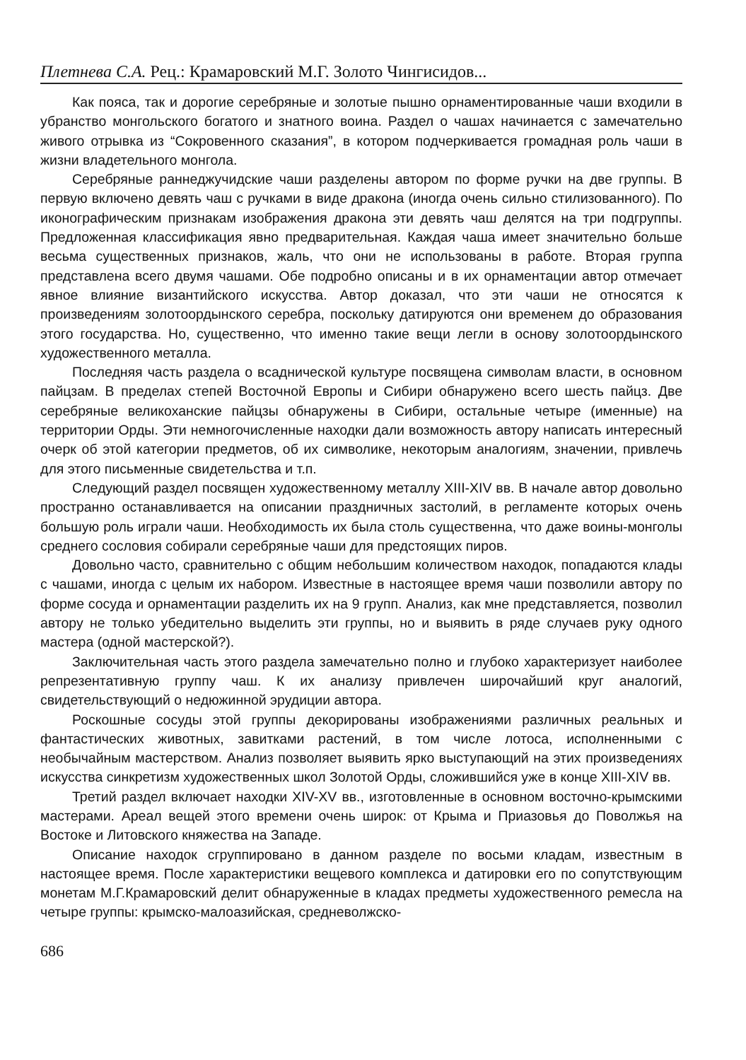Плетнева С.А. Рец.: Крамаровский М.Г. Золото Чингисидов...
Как пояса, так и дорогие серебряные и золотые пышно орнаментированные чаши входили в убранство монгольского богатого и знатного воина. Раздел о чашах начинается с замечательно живого отрывка из “Сокровенного сказания”, в котором подчеркивается громадная роль чаши в жизни владетельного монгола.
Серебряные раннеджучидские чаши разделены автором по форме ручки на две группы. В первую включено девять чаш с ручками в виде дракона (иногда очень сильно стилизованного). По иконографическим признакам изображения дракона эти девять чаш делятся на три подгруппы. Предложенная классификация явно предварительная. Каждая чаша имеет значительно больше весьма существенных признаков, жаль, что они не использованы в работе. Вторая группа представлена всего двумя чашами. Обе подробно описаны и в их орнаментации автор отмечает явное влияние византийского искусства. Автор доказал, что эти чаши не относятся к произведениям золотоордынского серебра, поскольку датируются они временем до образования этого государства. Но, существенно, что именно такие вещи легли в основу золотоордынского художественного металла.
Последняя часть раздела о всаднической культуре посвящена символам власти, в основном пайцзам. В пределах степей Восточной Европы и Сибири обнаружено всего шесть пайцз. Две серебряные великоханские пайцзы обнаружены в Сибири, остальные четыре (именные) на территории Орды. Эти немногочисленные находки дали возможность автору написать интересный очерк об этой категории предметов, об их символике, некоторым аналогиям, значении, привлечь для этого письменные свидетельства и т.п.
Следующий раздел посвящен художественному металлу XIII-XIV вв. В начале автор довольно пространно останавливается на описании праздничных застолий, в регламенте которых очень большую роль играли чаши. Необходимость их была столь существенна, что даже воины-монголы среднего сословия собирали серебряные чаши для предстоящих пиров.
Довольно часто, сравнительно с общим небольшим количеством находок, попадаются клады с чашами, иногда с целым их набором. Известные в настоящее время чаши позволили автору по форме сосуда и орнаментации разделить их на 9 групп. Анализ, как мне представляется, позволил автору не только убедительно выделить эти группы, но и выявить в ряде случаев руку одного мастера (одной мастерской?).
Заключительная часть этого раздела замечательно полно и глубоко характеризует наиболее репрезентативную группу чаш. К их анализу привлечен широчайший круг аналогий, свидетельствующий о недюжинной эрудиции автора.
Роскошные сосуды этой группы декорированы изображениями различных реальных и фантастических животных, завитками растений, в том числе лотоса, исполненными с необычайным мастерством. Анализ позволяет выявить ярко выступающий на этих произведениях искусства синкретизм художественных школ Золотой Орды, сложившийся уже в конце XIII-XIV вв.
Третий раздел включает находки XIV-XV вв., изготовленные в основном восточно-крымскими мастерами. Ареал вещей этого времени очень широк: от Крыма и Приазовья до Поволжья на Востоке и Литовского княжества на Западе.
Описание находок сгруппировано в данном разделе по восьми кладам, известным в настоящее время. После характеристики вещевого комплекса и датировки его по сопутствующим монетам М.Г.Крамаровский делит обнаруженные в кладах предметы художественного ремесла на четыре группы: крымско-малоазийская, средневолжско-
686